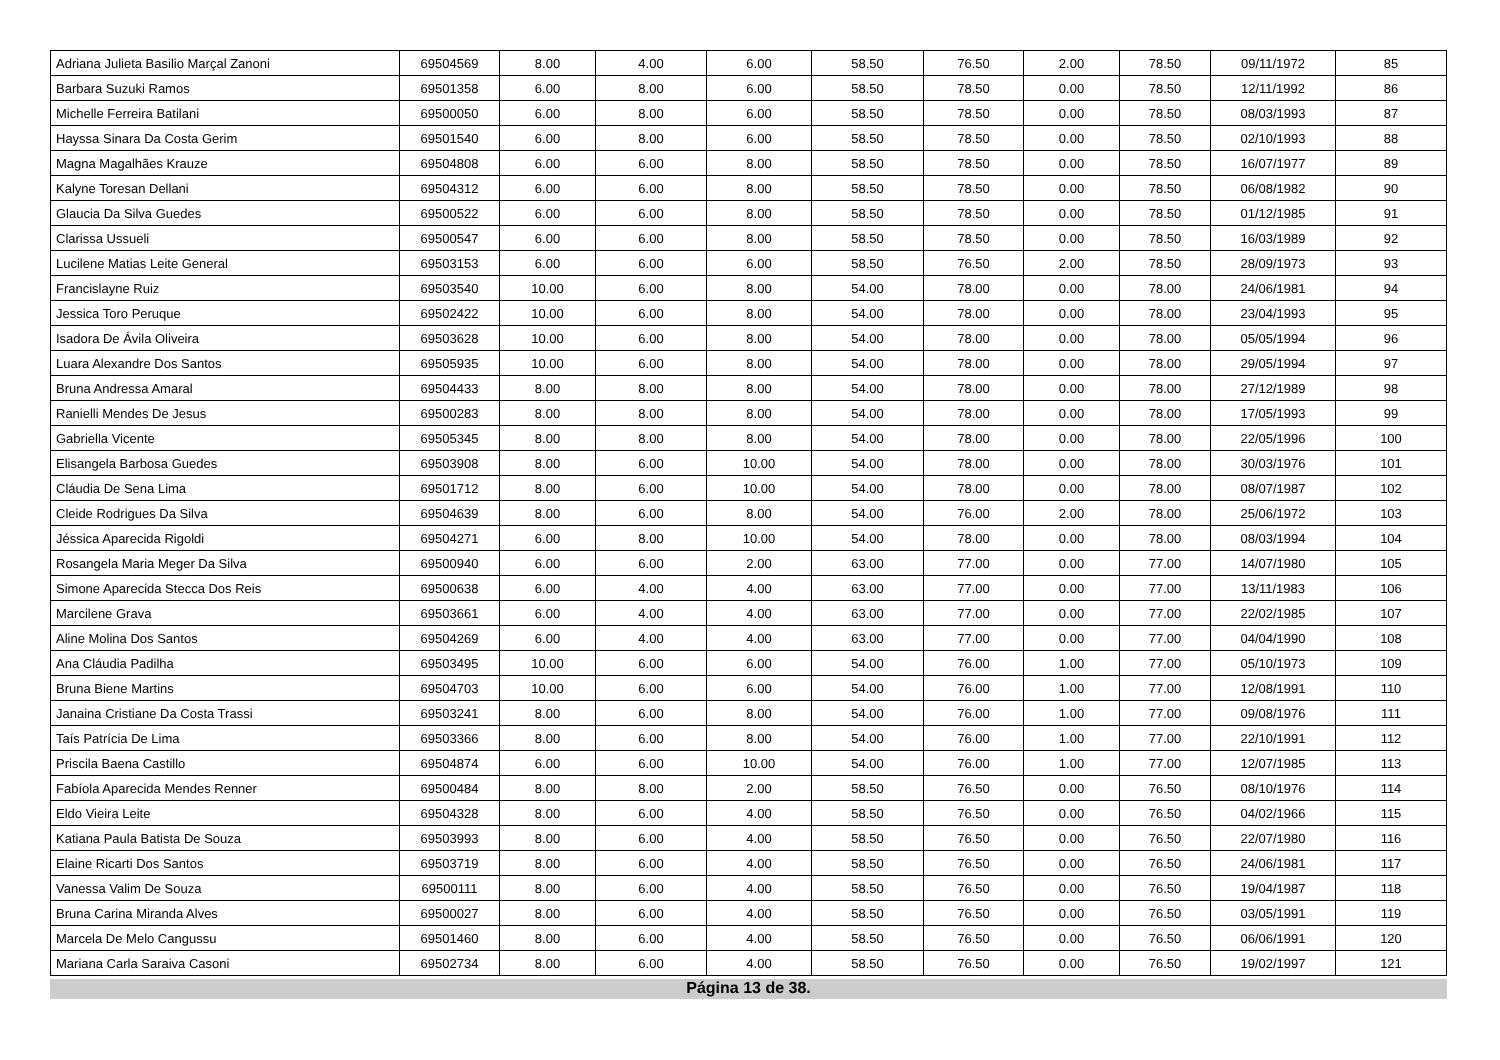| Adriana Julieta Basilio Marçal Zanoni | 69504569 | 8.00 | 4.00 | 6.00 | 58.50 | 76.50 | 2.00 | 78.50 | 09/11/1972 | 85 |
| Barbara Suzuki Ramos | 69501358 | 6.00 | 8.00 | 6.00 | 58.50 | 78.50 | 0.00 | 78.50 | 12/11/1992 | 86 |
| Michelle Ferreira Batilani | 69500050 | 6.00 | 8.00 | 6.00 | 58.50 | 78.50 | 0.00 | 78.50 | 08/03/1993 | 87 |
| Hayssa Sinara Da Costa Gerim | 69501540 | 6.00 | 8.00 | 6.00 | 58.50 | 78.50 | 0.00 | 78.50 | 02/10/1993 | 88 |
| Magna Magalhães Krauze | 69504808 | 6.00 | 6.00 | 8.00 | 58.50 | 78.50 | 0.00 | 78.50 | 16/07/1977 | 89 |
| Kalyne Toresan Dellani | 69504312 | 6.00 | 6.00 | 8.00 | 58.50 | 78.50 | 0.00 | 78.50 | 06/08/1982 | 90 |
| Glaucia Da Silva Guedes | 69500522 | 6.00 | 6.00 | 8.00 | 58.50 | 78.50 | 0.00 | 78.50 | 01/12/1985 | 91 |
| Clarissa Ussueli | 69500547 | 6.00 | 6.00 | 8.00 | 58.50 | 78.50 | 0.00 | 78.50 | 16/03/1989 | 92 |
| Lucilene Matias Leite General | 69503153 | 6.00 | 6.00 | 6.00 | 58.50 | 76.50 | 2.00 | 78.50 | 28/09/1973 | 93 |
| Francislayne Ruiz | 69503540 | 10.00 | 6.00 | 8.00 | 54.00 | 78.00 | 0.00 | 78.00 | 24/06/1981 | 94 |
| Jessica Toro Peruque | 69502422 | 10.00 | 6.00 | 8.00 | 54.00 | 78.00 | 0.00 | 78.00 | 23/04/1993 | 95 |
| Isadora De Ávila Oliveira | 69503628 | 10.00 | 6.00 | 8.00 | 54.00 | 78.00 | 0.00 | 78.00 | 05/05/1994 | 96 |
| Luara Alexandre Dos Santos | 69505935 | 10.00 | 6.00 | 8.00 | 54.00 | 78.00 | 0.00 | 78.00 | 29/05/1994 | 97 |
| Bruna Andressa Amaral | 69504433 | 8.00 | 8.00 | 8.00 | 54.00 | 78.00 | 0.00 | 78.00 | 27/12/1989 | 98 |
| Ranielli Mendes De Jesus | 69500283 | 8.00 | 8.00 | 8.00 | 54.00 | 78.00 | 0.00 | 78.00 | 17/05/1993 | 99 |
| Gabriella Vicente | 69505345 | 8.00 | 8.00 | 8.00 | 54.00 | 78.00 | 0.00 | 78.00 | 22/05/1996 | 100 |
| Elisangela Barbosa Guedes | 69503908 | 8.00 | 6.00 | 10.00 | 54.00 | 78.00 | 0.00 | 78.00 | 30/03/1976 | 101 |
| Cláudia De Sena Lima | 69501712 | 8.00 | 6.00 | 10.00 | 54.00 | 78.00 | 0.00 | 78.00 | 08/07/1987 | 102 |
| Cleide Rodrigues Da Silva | 69504639 | 8.00 | 6.00 | 8.00 | 54.00 | 76.00 | 2.00 | 78.00 | 25/06/1972 | 103 |
| Jéssica Aparecida Rigoldi | 69504271 | 6.00 | 8.00 | 10.00 | 54.00 | 78.00 | 0.00 | 78.00 | 08/03/1994 | 104 |
| Rosangela Maria Meger Da Silva | 69500940 | 6.00 | 6.00 | 2.00 | 63.00 | 77.00 | 0.00 | 77.00 | 14/07/1980 | 105 |
| Simone Aparecida Stecca Dos Reis | 69500638 | 6.00 | 4.00 | 4.00 | 63.00 | 77.00 | 0.00 | 77.00 | 13/11/1983 | 106 |
| Marcilene Grava | 69503661 | 6.00 | 4.00 | 4.00 | 63.00 | 77.00 | 0.00 | 77.00 | 22/02/1985 | 107 |
| Aline Molina Dos Santos | 69504269 | 6.00 | 4.00 | 4.00 | 63.00 | 77.00 | 0.00 | 77.00 | 04/04/1990 | 108 |
| Ana Cláudia Padilha | 69503495 | 10.00 | 6.00 | 6.00 | 54.00 | 76.00 | 1.00 | 77.00 | 05/10/1973 | 109 |
| Bruna Biene Martins | 69504703 | 10.00 | 6.00 | 6.00 | 54.00 | 76.00 | 1.00 | 77.00 | 12/08/1991 | 110 |
| Janaina Cristiane Da Costa Trassi | 69503241 | 8.00 | 6.00 | 8.00 | 54.00 | 76.00 | 1.00 | 77.00 | 09/08/1976 | 111 |
| Taís Patrícia De Lima | 69503366 | 8.00 | 6.00 | 8.00 | 54.00 | 76.00 | 1.00 | 77.00 | 22/10/1991 | 112 |
| Priscila Baena Castillo | 69504874 | 6.00 | 6.00 | 10.00 | 54.00 | 76.00 | 1.00 | 77.00 | 12/07/1985 | 113 |
| Fabíola Aparecida Mendes Renner | 69500484 | 8.00 | 8.00 | 2.00 | 58.50 | 76.50 | 0.00 | 76.50 | 08/10/1976 | 114 |
| Eldo Vieira Leite | 69504328 | 8.00 | 6.00 | 4.00 | 58.50 | 76.50 | 0.00 | 76.50 | 04/02/1966 | 115 |
| Katiana Paula Batista De Souza | 69503993 | 8.00 | 6.00 | 4.00 | 58.50 | 76.50 | 0.00 | 76.50 | 22/07/1980 | 116 |
| Elaine Ricarti Dos Santos | 69503719 | 8.00 | 6.00 | 4.00 | 58.50 | 76.50 | 0.00 | 76.50 | 24/06/1981 | 117 |
| Vanessa Valim De Souza | 69500111 | 8.00 | 6.00 | 4.00 | 58.50 | 76.50 | 0.00 | 76.50 | 19/04/1987 | 118 |
| Bruna Carina Miranda Alves | 69500027 | 8.00 | 6.00 | 4.00 | 58.50 | 76.50 | 0.00 | 76.50 | 03/05/1991 | 119 |
| Marcela De Melo Cangussu | 69501460 | 8.00 | 6.00 | 4.00 | 58.50 | 76.50 | 0.00 | 76.50 | 06/06/1991 | 120 |
| Mariana Carla Saraiva Casoni | 69502734 | 8.00 | 6.00 | 4.00 | 58.50 | 76.50 | 0.00 | 76.50 | 19/02/1997 | 121 |
Página 13 de 38.